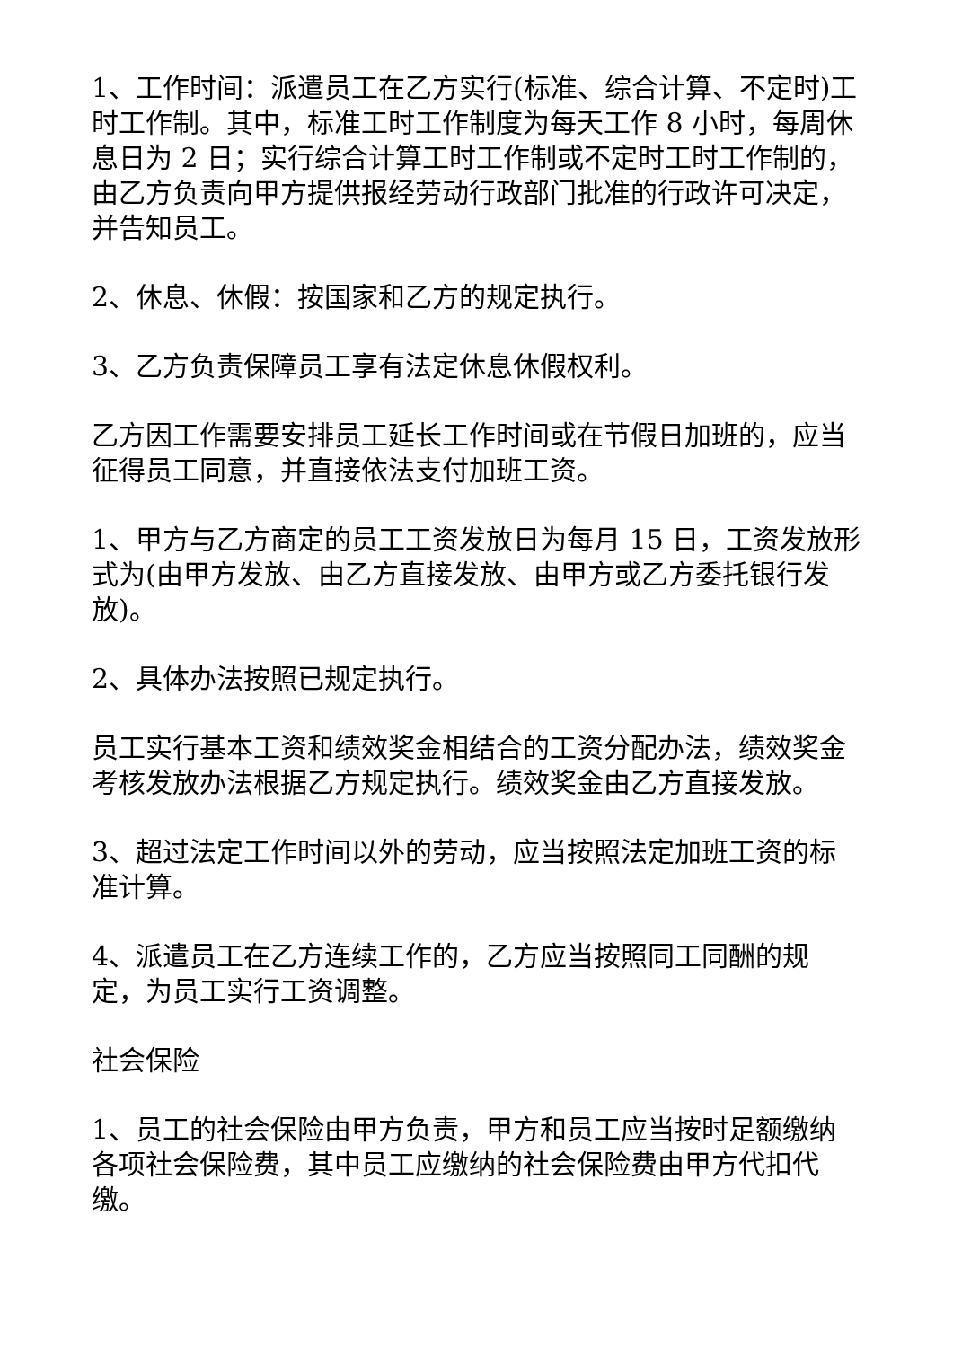1、工作时间：派遣员工在乙方实行(标准、综合计算、不定时)工时工作制。其中，标准工时工作制度为每天工作 8 小时，每周休息日为 2 日；实行综合计算工时工作制或不定时工时工作制的，由乙方负责向甲方提供报经劳动行政部门批准的行政许可决定，并告知员工。
2、休息、休假：按国家和乙方的规定执行。
3、乙方负责保障员工享有法定休息休假权利。
乙方因工作需要安排员工延长工作时间或在节假日加班的，应当征得员工同意，并直接依法支付加班工资。
1、甲方与乙方商定的员工工资发放日为每月 15 日，工资发放形式为(由甲方发放、由乙方直接发放、由甲方或乙方委托银行发放)。
2、具体办法按照已规定执行。
员工实行基本工资和绩效奖金相结合的工资分配办法，绩效奖金考核发放办法根据乙方规定执行。绩效奖金由乙方直接发放。
3、超过法定工作时间以外的劳动，应当按照法定加班工资的标准计算。
4、派遣员工在乙方连续工作的，乙方应当按照同工同酬的规定，为员工实行工资调整。
社会保险
1、员工的社会保险由甲方负责，甲方和员工应当按时足额缴纳各项社会保险费，其中员工应缴纳的社会保险费由甲方代扣代缴。